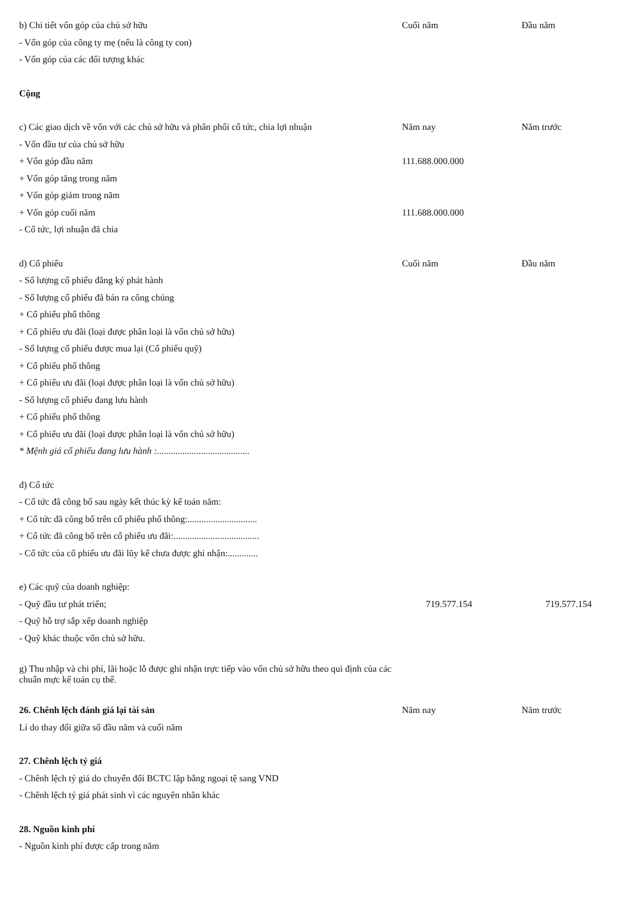| b) Chi tiết vốn góp của chủ sở hữu | Cuối năm | Đầu năm |
| - Vốn góp của công ty mẹ (nếu là công ty con) | | |
| - Vốn góp của các đối tượng khác | | |
| Cộng | | |
| c) Các giao dịch về vốn với các chủ sở hữu và phân phối cổ tức, chia lợi nhuận | Năm nay | Năm trước |
| - Vốn đầu tư của chủ sở hữu | | |
| + Vốn góp đầu năm | 111.688.000.000 | |
| + Vốn góp tăng trong năm | | |
| + Vốn góp giảm trong năm | | |
| + Vốn góp cuối năm | 111.688.000.000 | |
| - Cổ tức, lợi nhuận đã chia | | |
| d) Cổ phiếu | Cuối năm | Đầu năm |
| - Số lượng cổ phiếu đăng ký phát hành | | |
| - Số lượng cổ phiếu đã bán ra công chúng | | |
| + Cổ phiếu phổ thông | | |
| + Cổ phiếu ưu đãi (loại được phân loại là vốn chủ sở hữu) | | |
| - Số lượng cổ phiếu được mua lại (Cổ phiếu quỹ) | | |
| + Cổ phiếu phổ thông | | |
| + Cổ phiếu ưu đãi (loại được phân loại là vốn chủ sở hữu) | | |
| - Số lượng cổ phiếu đang lưu hành | | |
| + Cổ phiếu phổ thông | | |
| + Cổ phiếu ưu đãi (loại được phân loại là vốn chủ sở hữu) | | |
| * Mệnh giá cổ phiếu đang lưu hành :........................................ | | |
| đ) Cổ tức | | |
| - Cổ tức đã công bố sau ngày kết thúc kỳ kế toán năm: | | |
| + Cổ tức đã công bố trên cổ phiếu phổ thông:.............................. | | |
| + Cổ tức đã công bố trên cổ phiếu ưu đãi:..................................... | | |
| - Cổ tức của cổ phiếu ưu đãi lũy kế chưa được ghi nhận:............. | | |
| e) Các quỹ của doanh nghiệp: | | |
| - Quỹ đầu tư phát triển; | 719.577.154 | 719.577.154 |
| - Quỹ hỗ trợ sắp xếp doanh nghiệp | | |
| - Quỹ khác thuộc vốn chủ sở hữu. | | |
| g) Thu nhập và chi phí, lãi hoặc lỗ được ghi nhận trực tiếp vào vốn chủ sở hữu theo qui định của các chuẩn mực kế toán cụ thể. | | |
| 26. Chênh lệch đánh giá lại tài sản | Năm nay | Năm trước |
| Lí do thay đổi giữa số đầu năm và cuối năm | | |
| 27. Chênh lệch tỷ giá | | |
| - Chênh lệch tỷ giá do chuyển đổi BCTC lập bằng ngoại tệ sang VND | | |
| - Chênh lệch tỷ giá phát sinh vì các nguyên nhân khác | | |
| 28. Nguồn kinh phí | | |
| - Nguồn kinh phí được cấp trong năm | | |